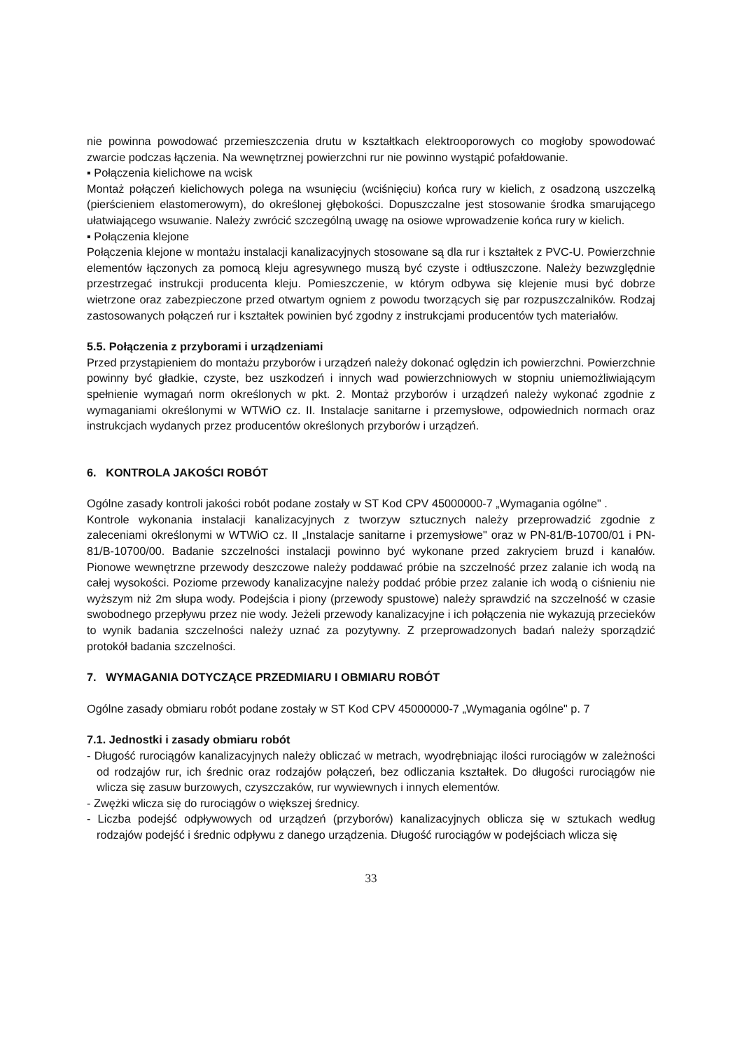nie powinna powodować przemieszczenia drutu w kształtkach elektrooporowych co mogłoby spowodować zwarcie podczas łączenia. Na wewnętrznej powierzchni rur nie powinno wystąpić pofałdowanie.
▪ Połączenia kielichowe na wcisk
Montaż połączeń kielichowych polega na wsunięciu (wciśnięciu) końca rury w kielich, z osadzoną uszczelką (pierścieniem elastomerowym), do określonej głębokości. Dopuszczalne jest stosowanie środka smarującego ułatwiającego wsuwanie. Należy zwrócić szczególną uwagę na osiowe wprowadzenie końca rury w kielich.
▪ Połączenia klejone
Połączenia klejone w montażu instalacji kanalizacyjnych stosowane są dla rur i kształtek z PVC-U. Powierzchnie elementów łączonych za pomocą kleju agresywnego muszą być czyste i odtłuszczone. Należy bezwzględnie przestrzegać instrukcji producenta kleju. Pomieszczenie, w którym odbywa się klejenie musi być dobrze wietrzone oraz zabezpieczone przed otwartym ogniem z powodu tworzących się par rozpuszczalników. Rodzaj zastosowanych połączeń rur i kształtek powinien być zgodny z instrukcjami producentów tych materiałów.
5.5. Połączenia z przyborami i urządzeniami
Przed przystąpieniem do montażu przyborów i urządzeń należy dokonać oględzin ich powierzchni. Powierzchnie powinny być gładkie, czyste, bez uszkodzeń i innych wad powierzchniowych w stopniu uniemożliwiającym spełnienie wymagań norm określonych w pkt. 2. Montaż przyborów i urządzeń należy wykonać zgodnie z wymaganiami określonymi w WTWiO cz. II. Instalacje sanitarne i przemysłowe, odpowiednich normach oraz instrukcjach wydanych przez producentów określonych przyborów i urządzeń.
6. KONTROLA JAKOŚCI ROBÓT
Ogólne zasady kontroli jakości robót podane zostały w ST Kod CPV 45000000-7 „Wymagania ogólne" .
Kontrole wykonania instalacji kanalizacyjnych z tworzyw sztucznych należy przeprowadzić zgodnie z zaleceniami określonymi w WTWiO cz. II „Instalacje sanitarne i przemysłowe" oraz w PN-81/B-10700/01 i PN-81/B-10700/00. Badanie szczelności instalacji powinno być wykonane przed zakryciem bruzd i kanałów. Pionowe wewnętrzne przewody deszczowe należy poddawać próbie na szczelność przez zalanie ich wodą na całej wysokości. Poziome przewody kanalizacyjne należy poddać próbie przez zalanie ich wodą o ciśnieniu nie wyższym niż 2m słupa wody. Podejścia i piony (przewody spustowe) należy sprawdzić na szczelność w czasie swobodnego przepływu przez nie wody. Jeżeli przewody kanalizacyjne i ich połączenia nie wykazują przecieków to wynik badania szczelności należy uznać za pozytywny. Z przeprowadzonych badań należy sporządzić protokół badania szczelności.
7. WYMAGANIA DOTYCZĄCE PRZEDMIARU I OBMIARU ROBÓT
Ogólne zasady obmiaru robót podane zostały w ST Kod CPV 45000000-7 „Wymagania ogólne" p. 7
7.1. Jednostki i zasady obmiaru robót
- Długość rurociągów kanalizacyjnych należy obliczać w metrach, wyodrębniając ilości rurociągów w zależności od rodzajów rur, ich średnic oraz rodzajów połączeń, bez odliczania kształtek. Do długości rurociągów nie wlicza się zasuw burzowych, czyszczaków, rur wywiewnych i innych elementów.
- Zwężki wlicza się do rurociągów o większej średnicy.
- Liczba podejść odpływowych od urządzeń (przyborów) kanalizacyjnych oblicza się w sztukach według rodzajów podejść i średnic odpływu z danego urządzenia. Długość rurociągów w podejściach wlicza się
33